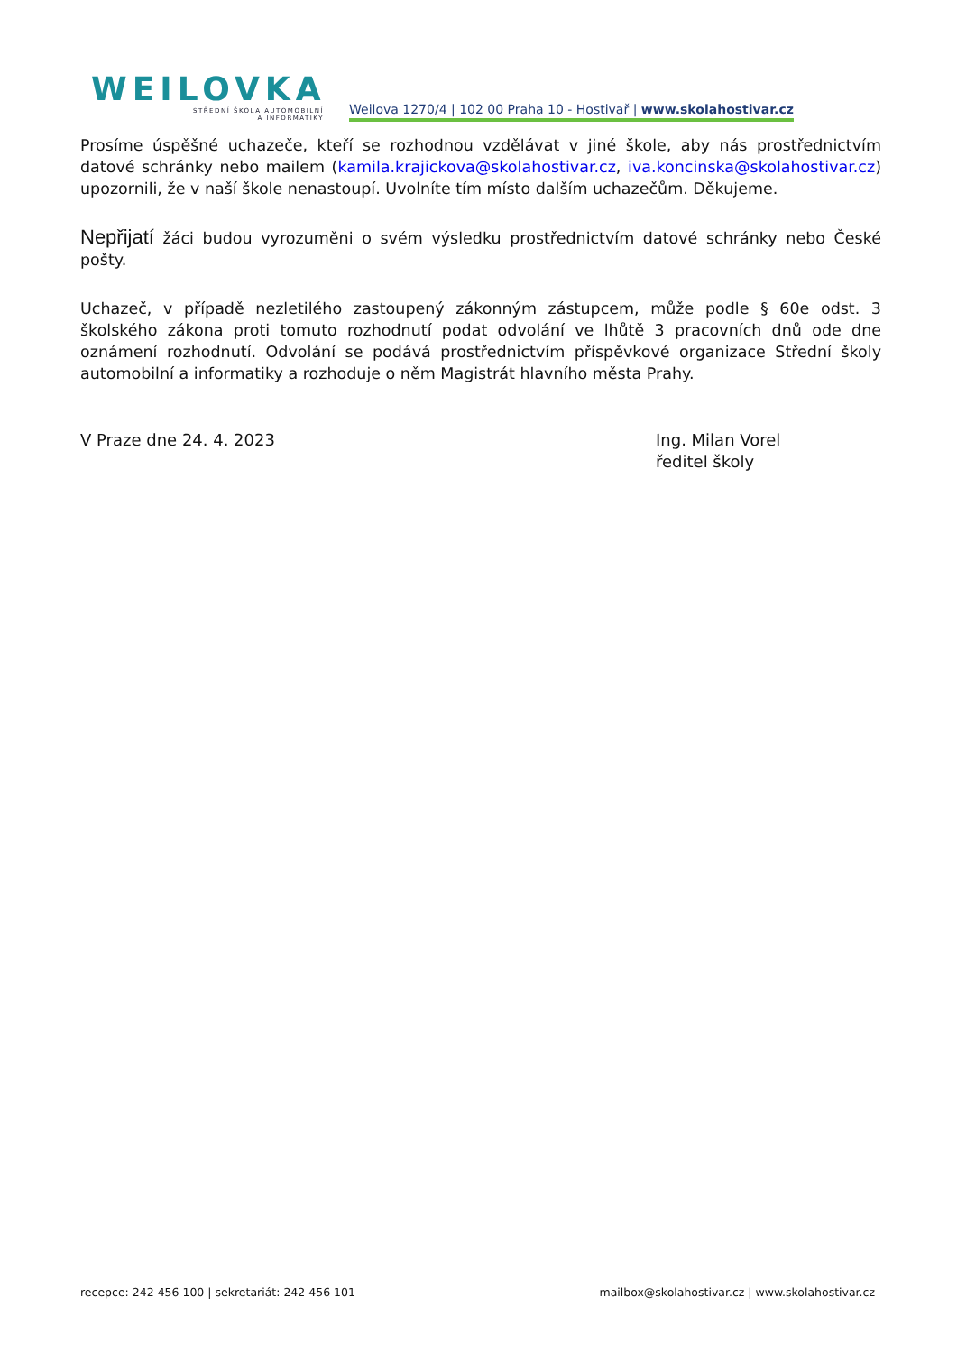WEILOVKA
STŘEDNÍ ŠKOLA AUTOMOBILNÍ
A INFORMATIKY
Weilova 1270/4 | 102 00 Praha 10 - Hostivař | www.skolahostivar.cz
Prosíme úspěšné uchazeče, kteří se rozhodnou vzdělávat v jiné škole, aby nás prostřednictvím datové schránky nebo mailem (kamila.krajickova@skolahostivar.cz, iva.koncinska@skolahostivar.cz) upozornili, že v naší škole nenastoupí. Uvolníte tím místo dalším uchazečům. Děkujeme.
Nepřijatí žáci budou vyrozuměni o svém výsledku prostřednictvím datové schránky nebo České pošty.
Uchazeč, v případě nezletilého zastoupený zákonným zástupcem, může podle § 60e odst. 3 školského zákona proti tomuto rozhodnutí podat odvolání ve lhůtě 3 pracovních dnů ode dne oznámení rozhodnutí. Odvolání se podává prostřednictvím příspěvkové organizace Střední školy automobilní a informatiky a rozhoduje o něm Magistrát hlavního města Prahy.
V Praze dne 24. 4. 2023 Ing. Milan Vorel
ředitel školy
recepce: 242 456 100 | sekretariát: 242 456 101 mailbox@skolahostivar.cz | www.skolahostivar.cz